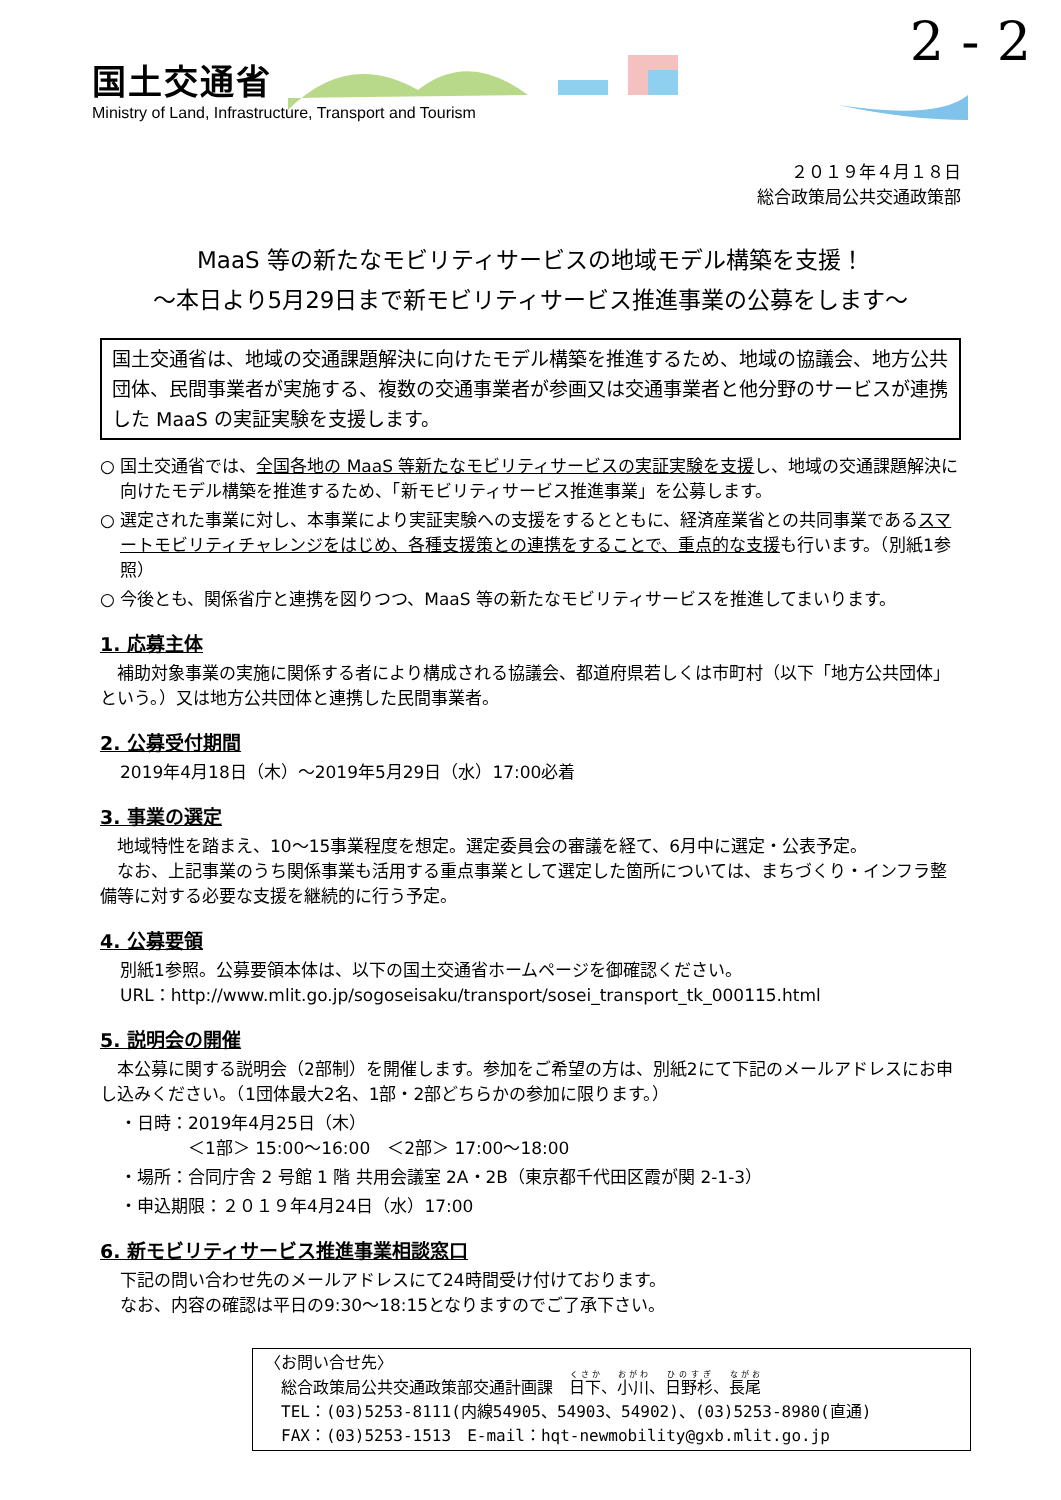2 - 2
国土交通省
Ministry of Land, Infrastructure, Transport and Tourism
２０１９年４月１８日
総合政策局公共交通政策部
MaaS 等の新たなモビリティサービスの地域モデル構築を支援！
～本日より5月29日まで新モビリティサービス推進事業の公募をします～
国土交通省は、地域の交通課題解決に向けたモデル構築を推進するため、地域の協議会、地方公共団体、民間事業者が実施する、複数の交通事業者が参画又は交通事業者と他分野のサービスが連携した MaaS の実証実験を支援します。
○ 国土交通省では、全国各地の MaaS 等新たなモビリティサービスの実証実験を支援し、地域の交通課題解決に向けたモデル構築を推進するため、「新モビリティサービス推進事業」を公募します。
○ 選定された事業に対し、本事業により実証実験への支援をするとともに、経済産業省との共同事業であるスマートモビリティチャレンジをはじめ、各種支援策との連携をすることで、重点的な支援も行います。（別紙1参照）
○ 今後とも、関係省庁と連携を図りつつ、MaaS 等の新たなモビリティサービスを推進してまいります。
1. 応募主体
　補助対象事業の実施に関係する者により構成される協議会、都道府県若しくは市町村（以下「地方公共団体」という。）又は地方公共団体と連携した民間事業者。
2. 公募受付期間
2019年4月18日（木）～2019年5月29日（水）17:00必着
3. 事業の選定
　地域特性を踏まえ、10～15事業程度を想定。選定委員会の審議を経て、6月中に選定・公表予定。
　なお、上記事業のうち関係事業も活用する重点事業として選定した箇所については、まちづくり・インフラ整備等に対する必要な支援を継続的に行う予定。
4. 公募要領
別紙1参照。公募要領本体は、以下の国土交通省ホームページを御確認ください。
URL：http://www.mlit.go.jp/sogoseisaku/transport/sosei_transport_tk_000115.html
5. 説明会の開催
　本公募に関する説明会（2部制）を開催します。参加をご希望の方は、別紙2にて下記のメールアドレスにお申し込みください。（1団体最大2名、1部・2部どちらかの参加に限ります。）
・日時：2019年4月25日（木）
　　　　＜1部＞ 15:00～16:00　＜2部＞ 17:00～18:00
・場所：合同庁舎 2 号館 1 階 共用会議室 2A・2B（東京都千代田区霞が関 2-1-3）
・申込期限：２０１９年4月24日（水）17:00
6. 新モビリティサービス推進事業相談窓口
下記の問い合わせ先のメールアドレスにて24時間受け付けております。
なお、内容の確認は平日の9:30～18:15となりますのでご了承下さい。
〈お問い合せ先〉
　総合政策局公共交通政策部交通計画課　日下、小川、日野杉、長尾
　TEL：(03)5253-8111(内線54905、54903、54902)、(03)5253-8980(直通)
　FAX：(03)5253-1513　E-mail：hqt-newmobility@gxb.mlit.go.jp